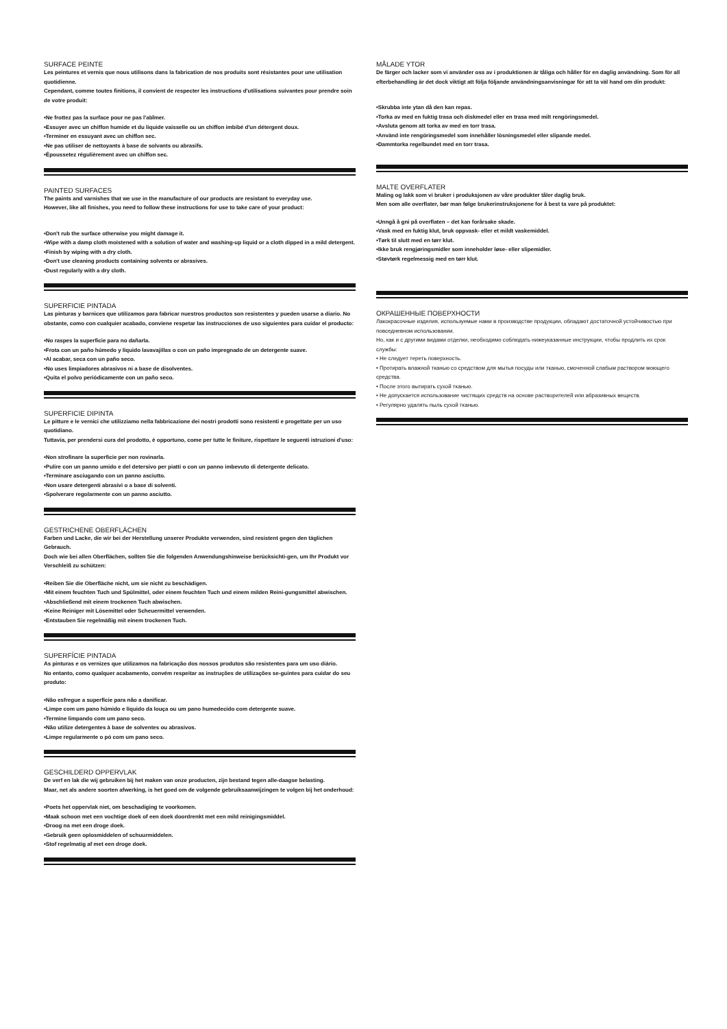SURFACE PEINTE
Les peintures et vernis que nous utilisons dans la fabrication de nos produits sont résistantes pour une utilisation quotidienne.
Cependant, comme toutes finitions, il convient de respecter les instructions d'utilisations suivantes pour prendre soin de votre produit:
•Ne frottez pas la surface pour ne pas l'abîmer.
•Essuyer avec un chiffon humide et du liquide vaisselle ou un chiffon imbibé d'un détergent doux.
•Terminer en essuyant avec un chiffon sec.
•Ne pas utiliser de nettoyants à base de solvants ou abrasifs.
•Époussetez régulièrement avec un chiffon sec.
PAINTED SURFACES
The paints and varnishes that we use in the manufacture of our products are resistant to everyday use.
However, like all finishes, you need to follow these instructions for use to take care of your product:
•Don't rub the surface otherwise you might damage it.
•Wipe with a damp cloth moistened with a solution of water and washing-up liquid or a cloth dipped in a mild detergent.
•Finish by wiping with a dry cloth.
•Don't use cleaning products containing solvents or abrasives.
•Dust regularly with a dry cloth.
SUPERFICIE PINTADA
Las pinturas y barnices que utilizamos para fabricar nuestros productos son resistentes y pueden usarse a diario. No obstante, como con cualquier acabado, conviene respetar las instrucciones de uso siguientes para cuidar el producto:
•No raspes la superficie para no dañarla.
•Frota con un paño húmedo y líquido lavavajillas o con un paño impregnado de un detergente suave.
•Al acabar, seca con un paño seco.
•No uses limpiadores abrasivos ni a base de disolventes.
•Quita el polvo periódicamente con un paño seco.
SUPERFICIE DIPINTA
Le pitture e le vernici che utilizziamo nella fabbricazione dei nostri prodotti sono resistenti e progettate per un uso quotidiano.
Tuttavia, per prendersi cura del prodotto, è opportuno, come per tutte le finiture, rispettare le seguenti istruzioni d'uso:
•Non strofinare la superficie per non rovinarla.
•Pulire con un panno umido e del detersivo per piatti o con un panno imbevuto di detergente delicato.
•Terminare asciugando con un panno asciutto.
•Non usare detergenti abrasivi o a base di solventi.
•Spolverare regolarmente con un panno asciutto.
GESTRICHENE OBERFLÄCHEN
Farben und Lacke, die wir bei der Herstellung unserer Produkte verwenden, sind resistent gegen den täglichen Gebrauch.
Doch wie bei allen Oberflächen, sollten Sie die folgenden Anwendungshinweise berücksichti-gen, um Ihr Produkt vor Verschleiß zu schützen:
•Reiben Sie die Oberfläche nicht, um sie nicht zu beschädigen.
•Mit einem feuchten Tuch und Spülmittel, oder einem feuchten Tuch und einem milden Reini-gungsmittel abwischen.
•Abschließend mit einem trockenen Tuch abwischen.
•Keine Reiniger mit Lösemittel oder Scheuermittel verwenden.
•Entstauben Sie regelmäßig mit einem trockenen Tuch.
SUPERFÍCIE PINTADA
As pinturas e os vernizes que utilizamos na fabricação dos nossos produtos são resistentes para um uso diário.
No entanto, como qualquer acabamento, convém respeitar as instruções de utilizações se-guintes para cuidar do seu produto:
•Não esfregue a superfície para não a danificar.
•Limpe com um pano húmido e líquido da louça ou um pano humedecido com detergente suave.
•Termine limpando com um pano seco.
•Não utilize detergentes à base de solventes ou abrasivos.
•Limpe regularmente o pó com um pano seco.
GESCHILDERD OPPERVLAK
De verf en lak die wij gebruiken bij het maken van onze producten, zijn bestand tegen alle-daagse belasting.
Maar, net als andere soorten afwerking, is het goed om de volgende gebruiksaanwijzingen te volgen bij het onderhoud:
•Poets het oppervlak niet, om beschadiging te voorkomen.
•Maak schoon met een vochtige doek of een doek doordrenkt met een mild reinigingsmiddel.
•Droog na met een droge doek.
•Gebruik geen oplosmiddelen of schuurmiddelen.
•Stof regelmatig af met een droge doek.
MÅLADE YTOR
De färger och lacker som vi använder oss av i produktionen är tåliga och håller för en daglig användning. Som för all efterbehandling är det dock viktigt att följa följande användningsanvisningar för att ta väl hand om din produkt:
•Skrubba inte ytan då den kan repas.
•Torka av med en fuktig trasa och diskmedel eller en trasa med milt rengöringsmedel.
•Avsluta genom att torka av med en torr trasa.
•Använd inte rengöringsmedel som innehåller lösningsmedel eller slipande medel.
•Dammtorka regelbundet med en torr trasa.
MALTE OVERFLATER
Maling og lakk som vi bruker i produksjonen av våre produkter tåler daglig bruk.
Men som alle overflater, bør man følge brukerinstruksjonene for å best ta vare på produktet:
•Unngå å gni på overflaten – det kan forårsake skade.
•Vask med en fuktig klut, bruk oppvask- eller et mildt vaskemiddel.
•Tørk til slutt med en tørr klut.
•Ikke bruk rengjøringsmidler som inneholder løse- eller slipemidler.
•Støvtørk regelmessig med en tørr klut.
ОКРАШЕННЫЕ ПОВЕРХНОСТИ
Лакокрасочные изделия, используемые нами в производстве продукции, обладают достаточной устойчивостью при повседневном использовании.
Но, как и с другими видами отделки, необходимо соблюдать нижеуказанные инструкции, чтобы продлить их срок службы:
• Не следует тереть поверхность.
• Протирать влажной тканью со средством для мытья посуды или тканью, смоченной слабым раствором моющего средства.
• После этого вытирать сухой тканью.
• Не допускается использование чистящих средств на основе растворителей или абразивных веществ.
• Регулярно удалять пыль сухой тканью.